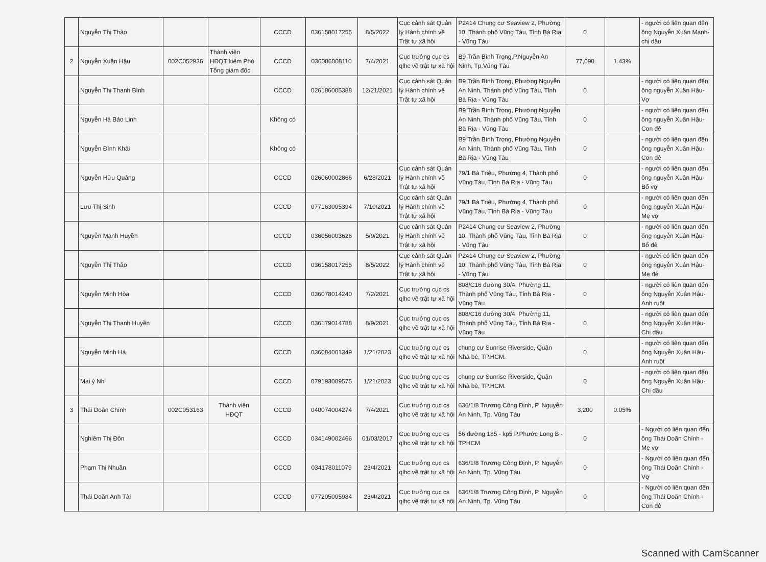| | Nguyễn Thị Thảo | | | CCCD | 036158017255 | 8/5/2022 | Cục cảnh sát Quản lý Hành chính về Trật tự xã hội | P2414 Chung cư Seaview 2, Phường 10, Thành phố Vũng Tàu, Tỉnh Bà Rịa - Vũng Tàu | 0 | | - người có liên quan đến ông Nguyễn Xuân Mạnh-chị dâu |
| 2 | Nguyễn Xuân Hậu | 002C052936 | Thành viên HĐQT kiêm Phó Tổng giám đốc | CCCD | 036086008110 | 7/4/2021 | Cục trưởng cục cs qlhc về trật tự xã hội | B9 Trần Bình Trọng,P.Nguyễn An Ninh, Tp.Vũng Tàu | 77,090 | 1.43% | |
| | Nguyễn Thị Thanh Bình | | | CCCD | 026186005388 | 12/21/2021 | Cục cảnh sát Quản lý Hành chính về Trật tự xã hội | B9 Trần Bình Trọng, Phường Nguyễn An Ninh, Thành phố Vũng Tàu, Tỉnh Bà Rịa - Vũng Tàu | 0 | | - người có liên quan đến ông nguyễn Xuân Hậu-Vợ |
| | Nguyễn Hà Bảo Linh | | | Không có | | | | B9 Trần Bình Trọng, Phường Nguyễn An Ninh, Thành phố Vũng Tàu, Tỉnh Bà Rịa - Vũng Tàu | 0 | | - người có liên quan đến ông nguyễn Xuân Hậu-Con đẻ |
| | Nguyễn Đình Khải | | | Không có | | | | B9 Trần Bình Trọng, Phường Nguyễn An Ninh, Thành phố Vũng Tàu, Tỉnh Bà Rịa - Vũng Tàu | 0 | | - người có liên quan đến ông nguyễn Xuân Hậu-Con đẻ |
| | Nguyễn Hữu Quảng | | | CCCD | 026060002866 | 6/28/2021 | Cục cảnh sát Quản lý Hành chính về Trật tự xã hội | 79/1 Bà Triệu, Phường 4, Thành phố Vũng Tàu, Tỉnh Bà Rịa - Vũng Tàu | 0 | | - người có liên quan đến ông nguyễn Xuân Hậu-Bố vợ |
| | Lưu Thị Sinh | | | CCCD | 077163005394 | 7/10/2021 | Cục cảnh sát Quản lý Hành chính về Trật tự xã hội | 79/1 Bà Triệu, Phường 4, Thành phố Vũng Tàu, Tỉnh Bà Rịa - Vũng Tàu | 0 | | - người có liên quan đến ông nguyễn Xuân Hậu-Mẹ vợ |
| | Nguyễn Mạnh Huyền | | | CCCD | 036056003626 | 5/9/2021 | Cục cảnh sát Quản lý Hành chính về Trật tự xã hội | P2414 Chung cư Seaview 2, Phường 10, Thành phố Vũng Tàu, Tỉnh Bà Rịa - Vũng Tàu | 0 | | - người có liên quan đến ông nguyễn Xuân Hậu-Bố đẻ |
| | Nguyễn Thị Thảo | | | CCCD | 036158017255 | 8/5/2022 | Cục cảnh sát Quản lý Hành chính về Trật tự xã hội | P2414 Chung cư Seaview 2, Phường 10, Thành phố Vũng Tàu, Tỉnh Bà Rịa - Vũng Tàu | 0 | | - người có liên quan đến ông nguyễn Xuân Hậu-Mẹ đẻ |
| | Nguyễn Minh Hòa | | | CCCD | 036078014240 | 7/2/2021 | Cục trưởng cục cs qlhc về trật tự xã hội | 808/C16 đường 30/4, Phường 11, Thành phố Vũng Tàu, Tỉnh Bà Rịa - Vũng Tàu | 0 | | - người có liên quan đến ông Nguyễn Xuân Hậu-Anh ruột |
| | Nguyễn Thị Thanh Huyền | | | CCCD | 036179014788 | 8/9/2021 | Cục trưởng cục cs qlhc về trật tự xã hội | 808/C16 đường 30/4, Phường 11, Thành phố Vũng Tàu, Tỉnh Bà Rịa - Vũng Tàu | 0 | | - người có liên quan đến ông Nguyễn Xuân Hậu-Chị dâu |
| | Nguyễn Minh Hà | | | CCCD | 036084001349 | 1/21/2023 | Cục trưởng cục cs qlhc về trật tự xã hội | chung cư Sunrise Riverside, Quận Nhà bè, TP.HCM. | 0 | | - người có liên quan đến ông Nguyễn Xuân Hậu-Anh ruột |
| | Mai ý Nhi | | | CCCD | 079193009575 | 1/21/2023 | Cục trưởng cục cs qlhc về trật tự xã hội | chung cư Sunrise Riverside, Quận Nhà bè, TP.HCM. | 0 | | - người có liên quan đến ông Nguyễn Xuân Hậu-Chị dâu |
| 3 | Thái Doãn Chính | 002C053163 | Thành viên HĐQT | CCCD | 040074004274 | 7/4/2021 | Cục trưởng cục cs qlhc về trật tự xã hội | 636/1/8 Trương Công Định, P. Nguyễn An Ninh, Tp. Vũng Tàu | 3,200 | 0.05% | |
| | Nghiêm Thị Đôn | | | CCCD | 034149002466 | 01/03/2017 | Cục trưởng cục cs qlhc về trật tự xã hội | 56 đường 185 - kp5 P.Phước Long B - TPHCM | 0 | | - Người có liên quan đến ông Thái Doãn Chính - Mẹ vợ |
| | Phạm Thị Nhuần | | | CCCD | 034178011079 | 23/4/2021 | Cục trưởng cục cs qlhc về trật tự xã hội | 636/1/8 Trương Công Định, P. Nguyễn An Ninh, Tp. Vũng Tàu | 0 | | - Người có liên quan đến ông Thái Doãn Chính - Vợ |
| | Thái Doãn Anh Tài | | | CCCD | 077205005984 | 23/4/2021 | Cục trưởng cục cs qlhc về trật tự xã hội | 636/1/8 Trương Công Định, P. Nguyễn An Ninh, Tp. Vũng Tàu | 0 | | - Người có liên quan đến ông Thái Doãn Chính - Con đẻ |
Scanned with CamScanner